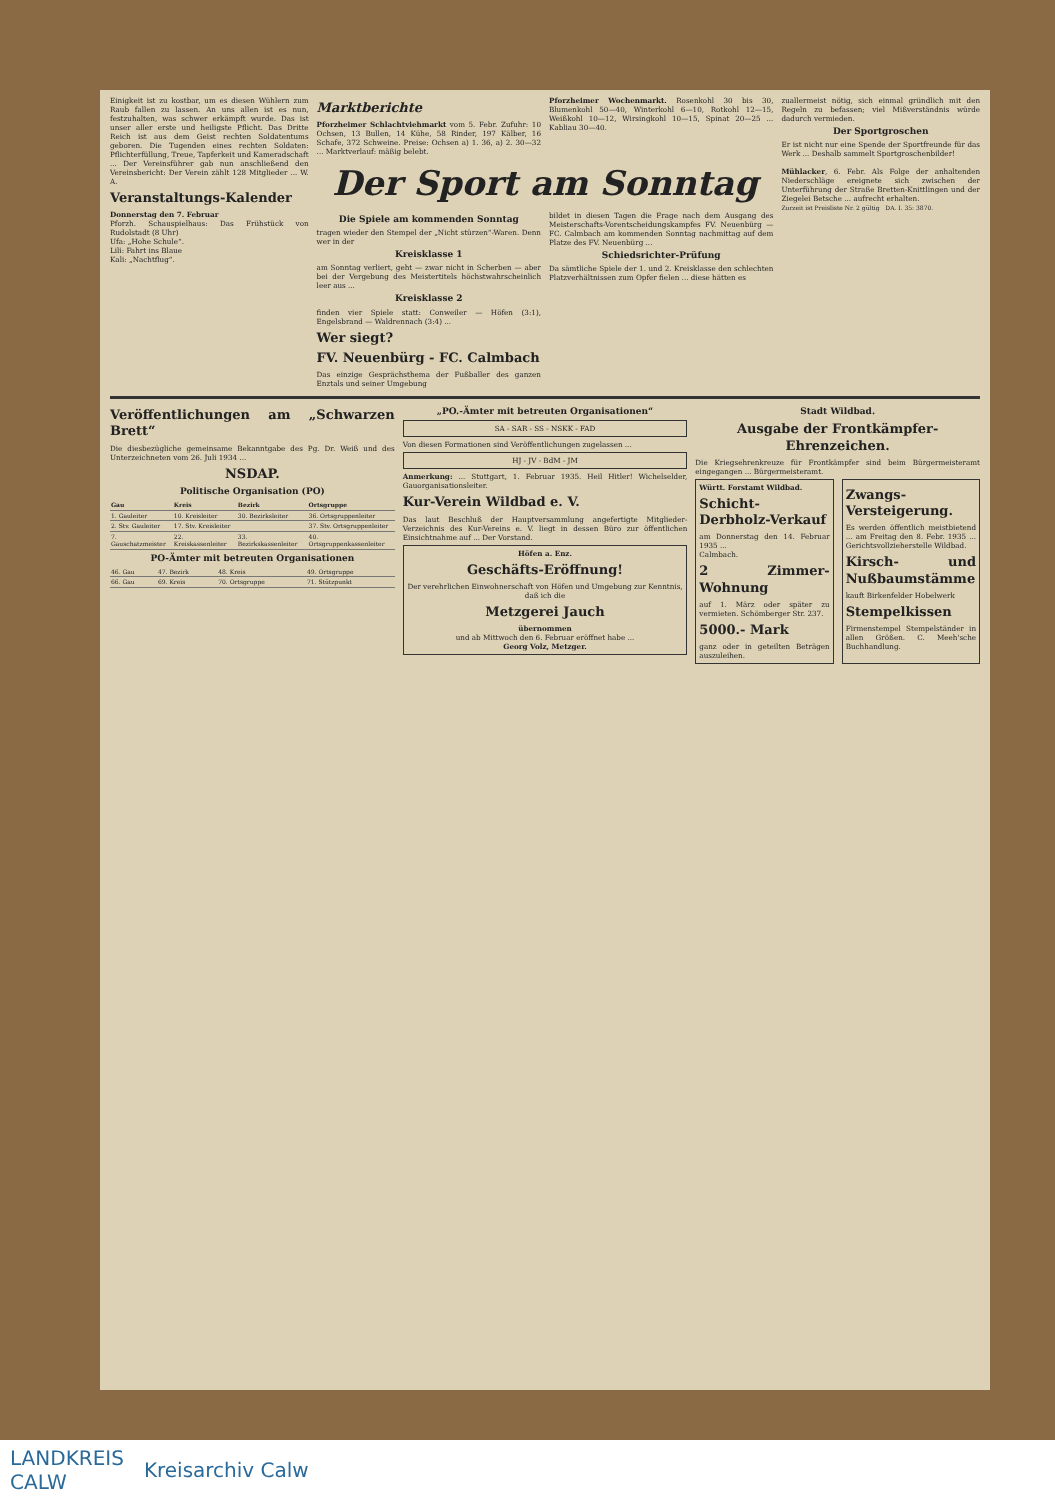Einigkeit ist zu kostbar, um es diesen Wühlern zum Raub fallen zu lassen. An uns allen ist es nun, festzuhalten, was schwer erkämpft wurde. Das ist unser aller erste und heiligste Pflicht. Das Dritte Reich ist aus dem Geist rechten Soldatentums geboren. Die Tugenden eines rechten Soldaten: Pflichterfüllung, Treue, Tapferkeit und Kameradschaft ... Der Vereinsführer gab nun anschließend den Vereinsbericht: Der Verein zählt 128 Mitglieder ... W. A.
Veranstaltungs-Kalender
Donnerstag den 7. Februar
Pforzh. Schauspielhaus: Das Frühstück von Rudolstadt (8 Uhr)
Ufa: „Hohe Schule“.
Lili: Fahrt ins Blaue
Kali: „Nachtflug“.
Marktberichte
Pforzheimer Schlachtviehmarkt vom 5. Febr. Zufuhr: 10 Ochsen, 13 Bullen, 14 Kühe, 58 Rinder, 197 Kälber, 16 Schafe, 372 Schweine. Preise: Ochsen a) 1. 36, a) 2. 30—32 ... Marktverlauf: mäßig belebt.
Pforzheimer Wochenmarkt. Rosenkohl 30 bis 30, Blumenkohl 50—40, Winterkohl 6—10, Rotkohl 12—15, Weißkohl 10—12, Wirsingkohl 10—15, Spinat 20—25 ... Kabliau 30—40.
Der Sport am Sonntag
Die Spiele am kommenden Sonntag
tragen wieder den Stempel der „Nicht stürzen“-Waren. Denn wer in der
Kreisklasse 1
am Sonntag verliert, geht — zwar nicht in Scherben — aber bei der Vergebung des Meistertitels höchstwahrscheinlich leer aus ...
Kreisklasse 2
finden vier Spiele statt: Conweiler — Höfen (3:1), Engelsbrand — Waldrennach (3:4) ...
Wer siegt?
FV. Neuenbürg - FC. Calmbach
Das einzige Gesprächsthema der Fußballer des ganzen Enztals und seiner Umgebung
bildet in diesen Tagen die Frage nach dem Ausgang des Meisterschafts-Vorentscheidungskampfes FV. Neuenbürg — FC. Calmbach am kommenden Sonntag nachmittag auf dem Platze des FV. Neuenbürg ...
Schiedsrichter-Prüfung
Da sämtliche Spiele der 1. und 2. Kreisklasse den schlechten Platzverhältnissen zum Opfer fielen ... diese hätten es
zuallermeist nötig, sich einmal gründlich mit den Regeln zu befassen; viel Mißverständnis würde dadurch vermieden.
Der Sportgroschen
Er ist nicht nur eine Spende der Sportfreunde für das Werk ... Deshalb sammelt Sportgroschenbilder!
Mühlacker, 6. Febr. Als Folge der anhaltenden Niederschläge ereignete sich zwischen der Unterführung der Straße Bretten-Knittlingen und der Ziegelei Betsche ... aufrecht erhalten.
Zurzeit ist Preisliste Nr. 2 gültig DA. I. 35: 3870.
Veröffentlichungen am „Schwarzen Brett“
Die diesbezügliche gemeinsame Bekanntgabe des Pg. Dr. Weiß und des Unterzeichneten vom 26. Juli 1934 ...
NSDAP.
Politische Organisation (PO)
| Gau | Kreis | Bezirk | Ortsgruppe |
| --- | --- | --- | --- |
| 1. Gauleiter | 10. Kreisleiter | 30. Bezirksleiter | 36. Ortsgruppenleiter |
| 2. Stv. Gauleiter | 17. Stv. Kreisleiter | | 37. Stv. Ortsgruppenleiter |
| 7. Gauschatzmeister | 22. Kreiskassenleiter | 33. Bezirkskassenleiter | 40. Ortsgruppenkassenleiter |
PO-Ämter mit betreuten Organisationen
| 46. Gau | 47. Bezirk | 48. Kreis | 49. Ortsgruppe |
| 66. Gau | 69. Kreis | 70. Ortsgruppe | 71. Stützpunkt |
„PO.-Ämter mit betreuten Organisationen“
SA - SAR - SS - NSKK - FAD
Von diesen Formationen sind Veröffentlichungen zugelassen ...
HJ - JV - BdM - JM
Anmerkung: ... Stuttgart, 1. Februar 1935. Heil Hitler! Wichelselder, Gauorganisationsleiter.
Kur-Verein Wildbad e. V.
Das laut Beschluß der Hauptversammlung angefertigte Mitglieder-Verzeichnis des Kur-Vereins e. V. liegt in dessen Büro zur öffentlichen Einsichtnahme auf ... Der Vorstand.
Höfen a. Enz.
Geschäfts-Eröffnung!
Der verehrlichen Einwohnerschaft von Höfen und Umgebung zur Kenntnis, daß ich die
Metzgerei Jauch
übernommen
und ab Mittwoch den 6. Februar eröffnet habe ...
Georg Volz, Metzger.
Stadt Wildbad.
Ausgabe der Frontkämpfer-Ehrenzeichen.
Die Kriegsehrenkreuze für Frontkämpfer sind beim Bürgermeisteramt eingegangen ... Bürgermeisteramt.
Württ. Forstamt Wildbad.
Schicht-Derbholz-Verkauf
am Donnerstag den 14. Februar 1935 ...
Calmbach.
2 Zimmer-Wohnung
auf 1. März oder später zu vermieten. Schömberger Str. 237.
5000.- Mark
ganz oder in geteilten Beträgen auszuleihen.
Zwangs-Versteigerung.
Es werden öffentlich meistbietend ... am Freitag den 8. Febr. 1935 ... Gerichtsvollzieherstelle Wildbad.
Kirsch- und Nußbaumstämme
kauft Birkenfelder Hobelwerk
Stempelkissen
Firmenstempel Stempelständer in allen Größen. C. Meeh'sche Buchhandlung.
LANDKREIS
CALW Kreisarchiv Calw